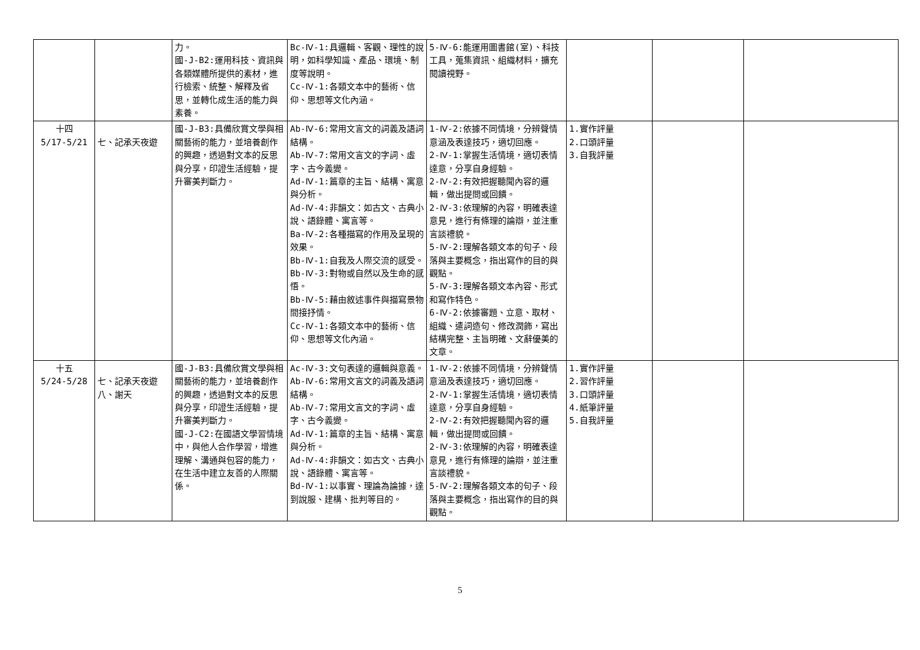| | | 力。 國-J-B2:運用科技、資訊與各類媒體所提供的素材，進行檢索、統整、解釋及省思，並轉化成生活的能力與素養。 | Bc-Ⅳ-1:具邏輯、客觀、理性的說明，如科學知識、產品、環境、制度等說明。 Cc-Ⅳ-1:各類文本中的藝術、信仰、思想等文化內涵。 | 5-Ⅳ-6:能運用圖書館(室)、科技工具，蒐集資訊、組織材料，擴充閱讀視野。 | | | |
| 十四 5/17-5/21 | 七、記承天夜遊 | 國-J-B3:具備欣賞文學與相關藝術的能力，並培養創作的興趣，透過對文本的反思與分享，印證生活經驗，提升審美判斷力。 | Ab-Ⅳ-6:常用文言文的詞義及語詞結構。 Ab-Ⅳ-7:常用文言文的字詞、虛字、古今義變。 Ad-Ⅳ-1:篇章的主旨、結構、寓意與分析。 Ad-Ⅳ-4:非韻文：如古文、古典小說、語錄體、寓言等。 Ba-Ⅳ-2:各種描寫的作用及呈現的效果。 Bb-Ⅳ-1:自我及人際交流的感受。 Bb-Ⅳ-3:對物或自然以及生命的感悟。 Bb-Ⅳ-5:藉由敘述事件與描寫景物間接抒情。 Cc-Ⅳ-1:各類文本中的藝術、信仰、思想等文化內涵。 | 1-Ⅳ-2:依據不同情境，分辨聲情意涵及表達技巧，適切回應。 2-Ⅳ-1:掌握生活情境，適切表情達意，分享自身經驗。 2-Ⅳ-2:有效把握聽聞內容的邏輯，做出提問或回饋。 2-Ⅳ-3:依理解的內容，明確表達意見，進行有條理的論辯，並注重言談禮貌。 5-Ⅳ-2:理解各類文本的句子、段落與主要概念，指出寫作的目的與觀點。 5-Ⅳ-3:理解各類文本內容、形式和寫作特色。 6-Ⅳ-2:依據審題、立意、取材、組織、遣詞造句、修改潤飾，寫出結構完整、主旨明確、文辭優美的文章。 | 1.實作評量 2.口頭評量 3.自我評量 | | |
| 十五 5/24-5/28 | 七、記承天夜遊 八、謝天 | 國-J-B3:具備欣賞文學與相關藝術的能力，並培養創作的興趣，透過對文本的反思與分享，印證生活經驗，提升審美判斷力。 國-J-C2:在國語文學習情境中，與他人合作學習，增進理解、溝通與包容的能力，在生活中建立友善的人際關係。 | Ac-Ⅳ-3:文句表達的邏輯與意義。 Ab-Ⅳ-6:常用文言文的詞義及語詞結構。 Ab-Ⅳ-7:常用文言文的字詞、虛字、古今義變。 Ad-Ⅳ-1:篇章的主旨、結構、寓意與分析。 Ad-Ⅳ-4:非韻文：如古文、古典小說、語錄體、寓言等。 Bd-Ⅳ-1:以事實、理論為論據，達到說服、建構、批判等目的。 | 1-Ⅳ-2:依據不同情境，分辨聲情意涵及表達技巧，適切回應。 2-Ⅳ-1:掌握生活情境，適切表情達意，分享自身經驗。 2-Ⅳ-2:有效把握聽聞內容的邏輯，做出提問或回饋。 2-Ⅳ-3:依理解的內容，明確表達意見，進行有條理的論辯，並注重言談禮貌。 5-Ⅳ-2:理解各類文本的句子、段落與主要概念，指出寫作的目的與觀點。 | 1.實作評量 2.習作評量 3.口頭評量 4.紙筆評量 5.自我評量 | | |
5